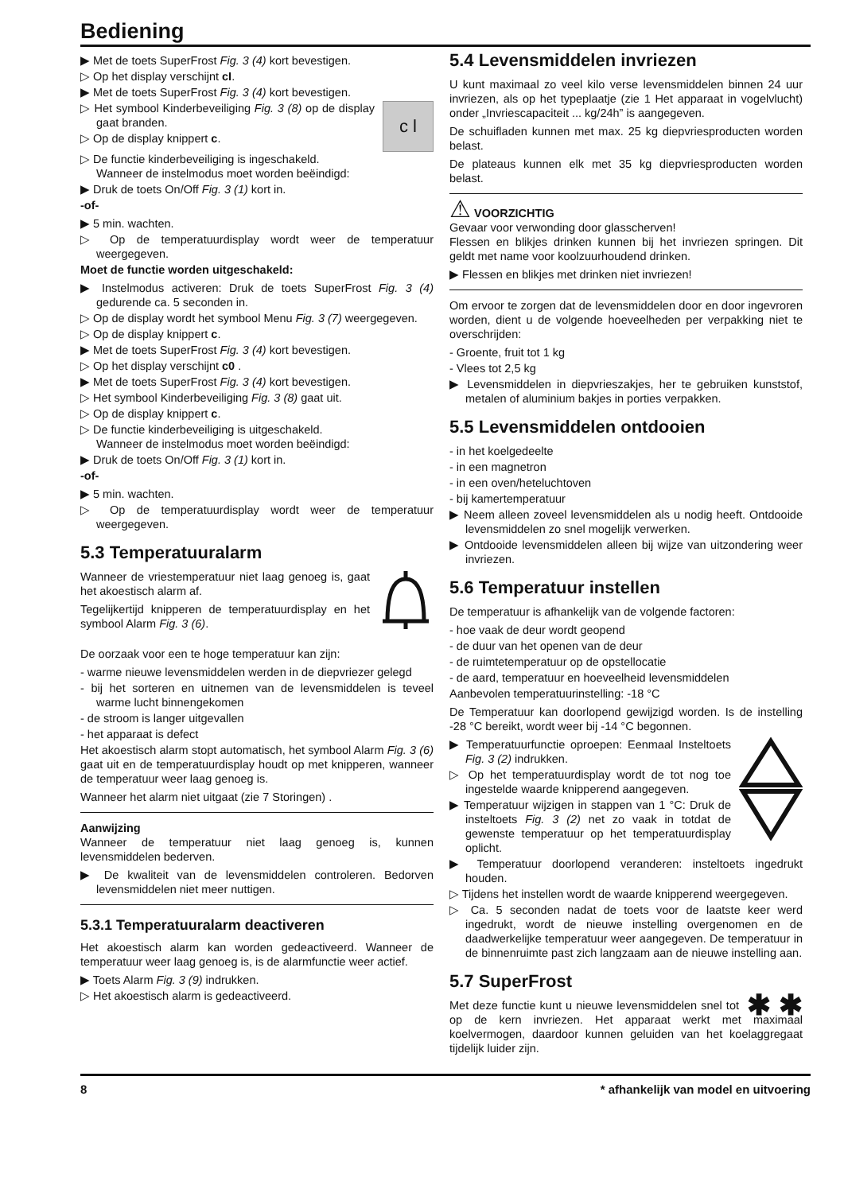Bediening
▶ Met de toets SuperFrost Fig. 3 (4) kort bevestigen.
▷ Op het display verschijnt cI.
▶ Met de toets SuperFrost Fig. 3 (4) kort bevestigen.
c l
▷ Het symbool Kinderbeveiliging Fig. 3 (8) op de display gaat branden.
▷ Op de display knippert c.
▷ De functie kinderbeveiliging is ingeschakeld.
Wanneer de instelmodus moet worden beëindigd:
▶ Druk de toets On/Off Fig. 3 (1) kort in.
-of-
▶ 5 min. wachten.
▷ Op de temperatuurdisplay wordt weer de temperatuur weergegeven.
Moet de functie worden uitgeschakeld:
▶ Instelmodus activeren: Druk de toets SuperFrost Fig. 3 (4) gedurende ca. 5 seconden in.
▷ Op de display wordt het symbool Menu Fig. 3 (7) weergegeven.
▷ Op de display knippert c.
▶ Met de toets SuperFrost Fig. 3 (4) kort bevestigen.
▷ Op het display verschijnt c0 .
▶ Met de toets SuperFrost Fig. 3 (4) kort bevestigen.
▷ Het symbool Kinderbeveiliging Fig. 3 (8) gaat uit.
▷ Op de display knippert c.
▷ De functie kinderbeveiliging is uitgeschakeld.
Wanneer de instelmodus moet worden beëindigd:
▶ Druk de toets On/Off Fig. 3 (1) kort in.
-of-
▶ 5 min. wachten.
▷ Op de temperatuurdisplay wordt weer de temperatuur weergegeven.
5.3 Temperatuuralarm
Wanneer de vriestemperatuur niet laag genoeg is, gaat het akoestisch alarm af.
Tegelijkertijd knipperen de temperatuurdisplay en het symbool Alarm Fig. 3 (6).
De oorzaak voor een te hoge temperatuur kan zijn:
- warme nieuwe levensmiddelen werden in de diepvriezer gelegd
- bij het sorteren en uitnemen van de levensmiddelen is teveel warme lucht binnengekomen
- de stroom is langer uitgevallen
- het apparaat is defect
Het akoestisch alarm stopt automatisch, het symbool Alarm Fig. 3 (6) gaat uit en de temperatuurdisplay houdt op met knipperen, wanneer de temperatuur weer laag genoeg is.
Wanneer het alarm niet uitgaat (zie 7 Storingen) .
Aanwijzing
Wanneer de temperatuur niet laag genoeg is, kunnen levensmiddelen bederven.
▶ De kwaliteit van de levensmiddelen controleren. Bedorven levensmiddelen niet meer nuttigen.
5.3.1 Temperatuuralarm deactiveren
Het akoestisch alarm kan worden gedeactiveerd. Wanneer de temperatuur weer laag genoeg is, is de alarmfunctie weer actief.
▶ Toets Alarm Fig. 3 (9) indrukken.
▷ Het akoestisch alarm is gedeactiveerd.
5.4 Levensmiddelen invriezen
U kunt maximaal zo veel kilo verse levensmiddelen binnen 24 uur invriezen, als op het typeplaatje (zie 1 Het apparaat in vogelvlucht) onder „Invriescapaciteit ... kg/24h” is aangegeven.
De schuifladen kunnen met max. 25 kg diepvriesproducten worden belast.
De plateaus kunnen elk met 35 kg diepvriesproducten worden belast.
⚠ VOORZICHTIG
Gevaar voor verwonding door glasscherven!
Flessen en blikjes drinken kunnen bij het invriezen springen. Dit geldt met name voor koolzuurhoudend drinken.
▶ Flessen en blikjes met drinken niet invriezen!
Om ervoor te zorgen dat de levensmiddelen door en door ingevroren worden, dient u de volgende hoeveelheden per verpakking niet te overschrijden:
- Groente, fruit tot 1 kg
- Vlees tot 2,5 kg
▶ Levensmiddelen in diepvrieszakjes, her te gebruiken kunststof, metalen of aluminium bakjes in porties verpakken.
5.5 Levensmiddelen ontdooien
- in het koelgedeelte
- in een magnetron
- in een oven/heteluchtoven
- bij kamertemperatuur
▶ Neem alleen zoveel levensmiddelen als u nodig heeft. Ontdooide levensmiddelen zo snel mogelijk verwerken.
▶ Ontdooide levensmiddelen alleen bij wijze van uitzondering weer invriezen.
5.6 Temperatuur instellen
De temperatuur is afhankelijk van de volgende factoren:
- hoe vaak de deur wordt geopend
- de duur van het openen van de deur
- de ruimtetemperatuur op de opstellocatie
- de aard, temperatuur en hoeveelheid levensmiddelen
Aanbevolen temperatuurinstelling: -18 °C
De Temperatuur kan doorlopend gewijzigd worden. Is de instelling -28 °C bereikt, wordt weer bij -14 °C begonnen.
▶ Temperatuurfunctie oproepen: Eenmaal Insteltoets Fig. 3 (2) indrukken.
▷ Op het temperatuurdisplay wordt de tot nog toe ingestelde waarde knipperend aangegeven.
▶ Temperatuur wijzigen in stappen van 1 °C: Druk de insteltoets Fig. 3 (2) net zo vaak in totdat de gewenste temperatuur op het temperatuurdisplay oplicht.
▶ Temperatuur doorlopend veranderen: insteltoets ingedrukt houden.
▷ Tijdens het instellen wordt de waarde knipperend weergegeven.
▷ Ca. 5 seconden nadat de toets voor de laatste keer werd ingedrukt, wordt de nieuwe instelling overgenomen en de daadwerkelijke temperatuur weer aangegeven. De temperatuur in de binnenruimte past zich langzaam aan de nieuwe instelling aan.
5.7 SuperFrost
✱ ✱
Met deze functie kunt u nieuwe levensmiddelen snel tot op de kern invriezen. Het apparaat werkt met maximaal koelvermogen, daardoor kunnen geluiden van het koelaggregaat tijdelijk luider zijn.
8 * afhankelijk van model en uitvoering